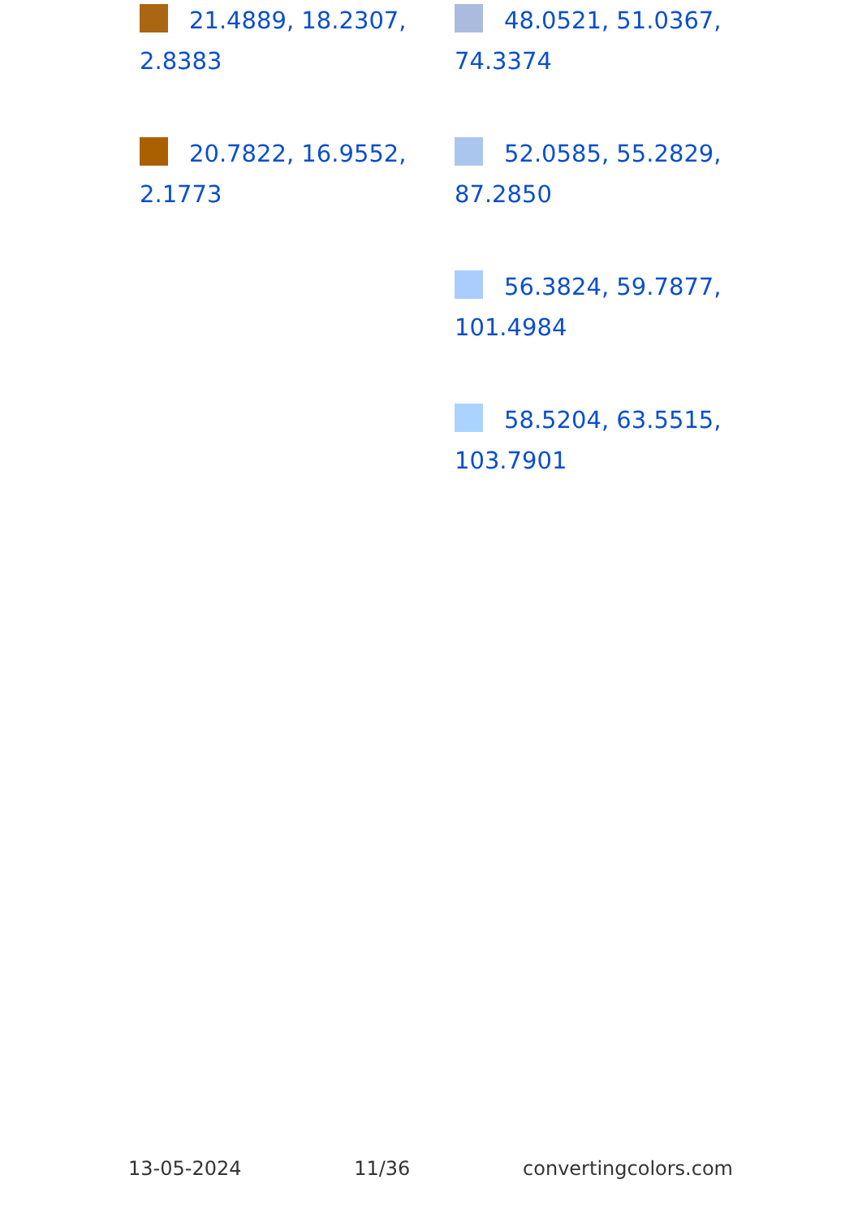21.4889, 18.2307, 2.8383
20.7822, 16.9552, 2.1773
48.0521, 51.0367, 74.3374
52.0585, 55.2829, 87.2850
56.3824, 59.7877, 101.4984
58.5204, 63.5515, 103.7901
13-05-2024 11/36 convertingcolors.com